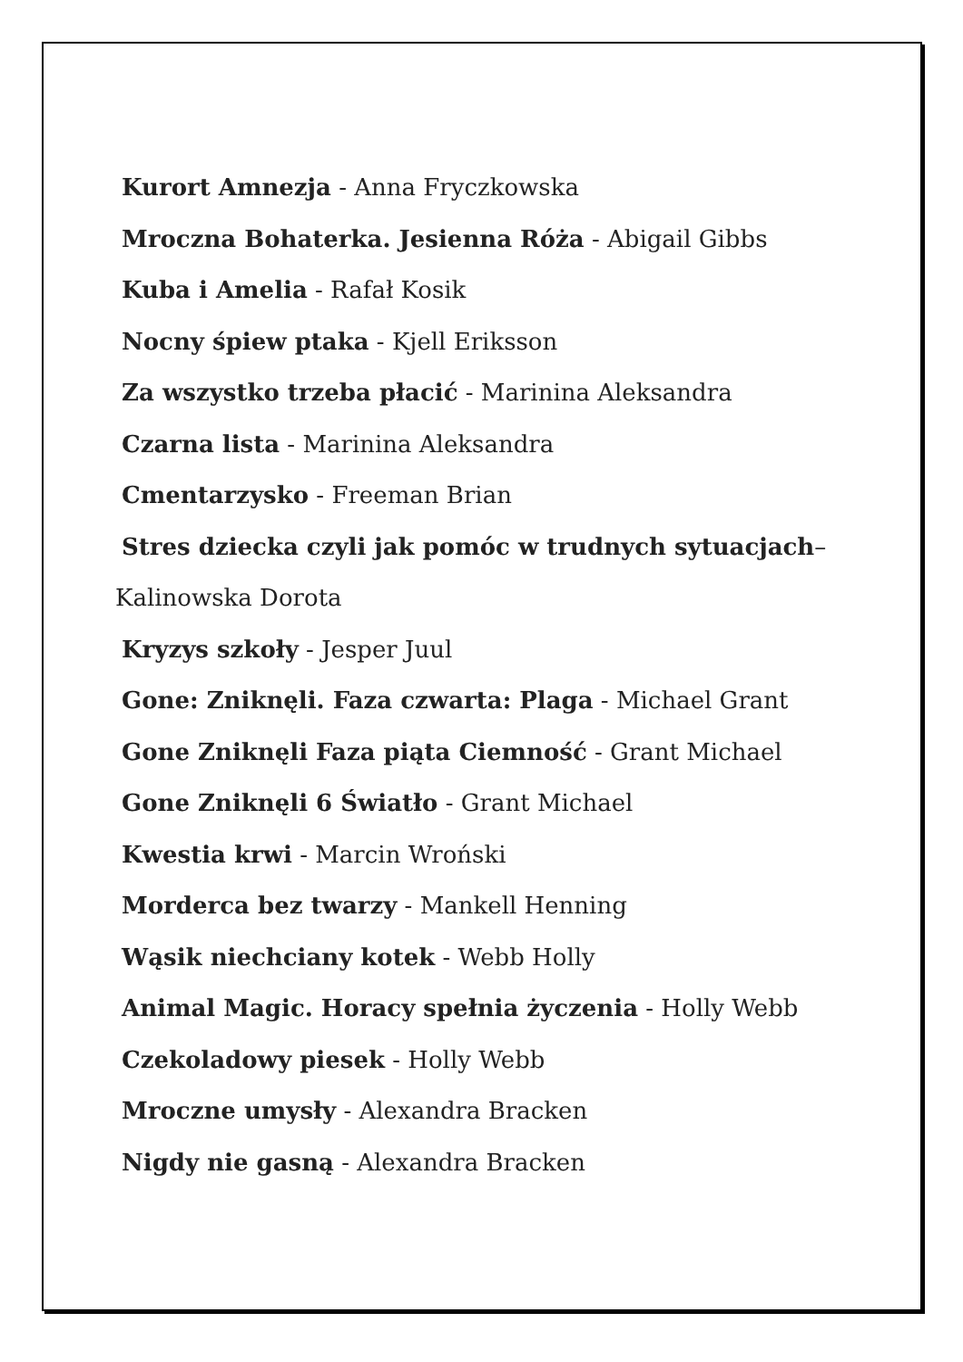Kurort Amnezja - Anna Fryczkowska
Mroczna Bohaterka. Jesienna Róża - Abigail Gibbs
Kuba i Amelia - Rafał Kosik
Nocny śpiew ptaka - Kjell Eriksson
Za wszystko trzeba płacić - Marinina Aleksandra
Czarna lista - Marinina Aleksandra
Cmentarzysko - Freeman Brian
Stres dziecka czyli jak pomóc w trudnych sytuacjach–
Kalinowska Dorota
Kryzys szkoły - Jesper Juul
Gone: Zniknęli. Faza czwarta: Plaga - Michael Grant
Gone Zniknęli Faza piąta Ciemność - Grant Michael
Gone Zniknęli 6 Światło - Grant Michael
Kwestia krwi - Marcin Wroński
Morderca bez twarzy - Mankell Henning
Wąsik niechciany kotek - Webb Holly
Animal Magic. Horacy spełnia życzenia - Holly Webb
Czekoladowy piesek - Holly Webb
Mroczne umysły - Alexandra Bracken
Nigdy nie gasną - Alexandra Bracken